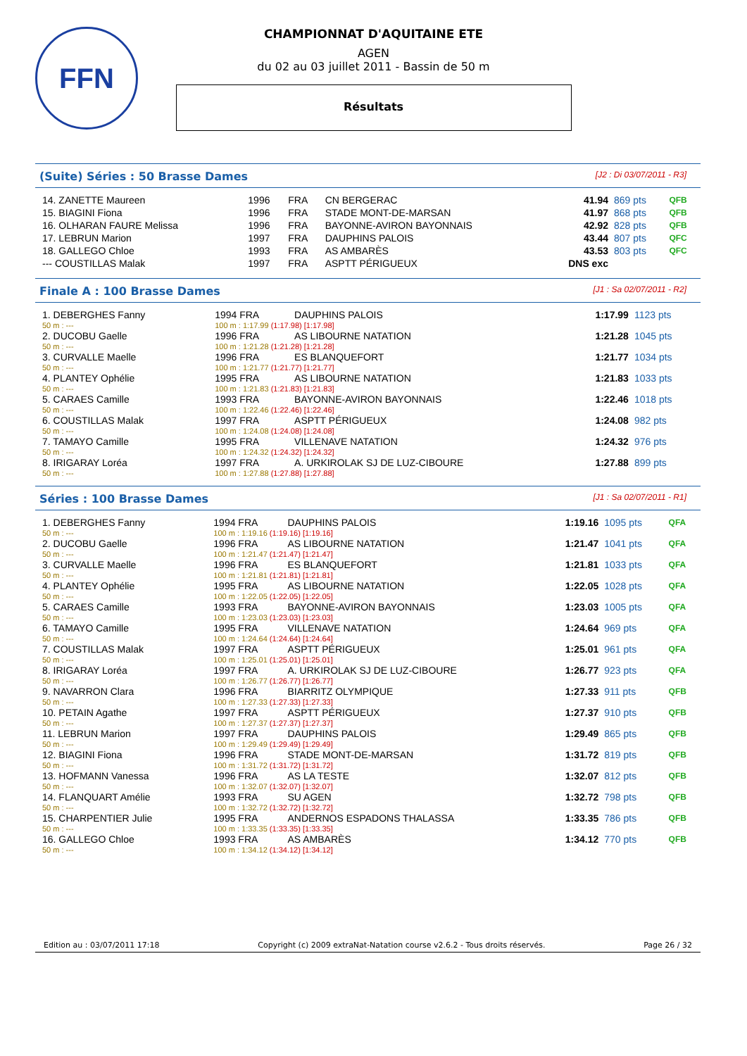FFN
CHAMPIONNAT D'AQUITAINE ETE
AGEN
du 02 au 03 juillet 2011 - Bassin de 50 m
Résultats
(Suite) Séries : 50 Brasse Dames [J2 : Di 03/07/2011 - R3]
| 14. ZANETTE Maureen | 1996 | FRA | CN BERGERAC | 41.94 | 869 pts | QFB |
| 15. BIAGINI Fiona | 1996 | FRA | STADE MONT-DE-MARSAN | 41.97 | 868 pts | QFB |
| 16. OLHARAN FAURE Melissa | 1996 | FRA | BAYONNE-AVIRON BAYONNAIS | 42.92 | 828 pts | QFB |
| 17. LEBRUN Marion | 1997 | FRA | DAUPHINS PALOIS | 43.44 | 807 pts | QFC |
| 18. GALLEGO Chloe | 1993 | FRA | AS AMBARÈS | 43.53 | 803 pts | QFC |
| --- COUSTILLAS Malak | 1997 | FRA | ASPTT PÉRIGUEUX | DNS exc | | |
Finale A : 100 Brasse Dames [J1 : Sa 02/07/2011 - R2]
| 1. DEBERGHES Fanny | 1994 FRA | DAUPHINS PALOIS | 1:17.99 | 1123 pts |
| 50 m : --- | 100 m : 1:17.99 (1:17.98) [1:17.98] | | | |
| 2. DUCOBU Gaelle | 1996 FRA | AS LIBOURNE NATATION | 1:21.28 | 1045 pts |
| 50 m : --- | 100 m : 1:21.28 (1:21.28) [1:21.28] | | | |
| 3. CURVALLE Maelle | 1996 FRA | ES BLANQUEFORT | 1:21.77 | 1034 pts |
| 50 m : --- | 100 m : 1:21.77 (1:21.77) [1:21.77] | | | |
| 4. PLANTEY Ophélie | 1995 FRA | AS LIBOURNE NATATION | 1:21.83 | 1033 pts |
| 50 m : --- | 100 m : 1:21.83 (1:21.83) [1:21.83] | | | |
| 5. CARAES Camille | 1993 FRA | BAYONNE-AVIRON BAYONNAIS | 1:22.46 | 1018 pts |
| 50 m : --- | 100 m : 1:22.46 (1:22.46) [1:22.46] | | | |
| 6. COUSTILLAS Malak | 1997 FRA | ASPTT PÉRIGUEUX | 1:24.08 | 982 pts |
| 50 m : --- | 100 m : 1:24.08 (1:24.08) [1:24.08] | | | |
| 7. TAMAYO Camille | 1995 FRA | VILLENAVE NATATION | 1:24.32 | 976 pts |
| 50 m : --- | 100 m : 1:24.32 (1:24.32) [1:24.32] | | | |
| 8. IRIGARAY Loréa | 1997 FRA | A. URKIROLAK SJ DE LUZ-CIBOURE | 1:27.88 | 899 pts |
| 50 m : --- | 100 m : 1:27.88 (1:27.88) [1:27.88] | | | |
Séries : 100 Brasse Dames [J1 : Sa 02/07/2011 - R1]
| 1. DEBERGHES Fanny | 1994 FRA | DAUPHINS PALOIS | 1:19.16 | 1095 pts | QFA |
| 50 m : --- | 100 m : 1:19.16 (1:19.16) [1:19.16] | | | | |
| 2. DUCOBU Gaelle | 1996 FRA | AS LIBOURNE NATATION | 1:21.47 | 1041 pts | QFA |
| 50 m : --- | 100 m : 1:21.47 (1:21.47) [1:21.47] | | | | |
| 3. CURVALLE Maelle | 1996 FRA | ES BLANQUEFORT | 1:21.81 | 1033 pts | QFA |
| 50 m : --- | 100 m : 1:21.81 (1:21.81) [1:21.81] | | | | |
| 4. PLANTEY Ophélie | 1995 FRA | AS LIBOURNE NATATION | 1:22.05 | 1028 pts | QFA |
| 50 m : --- | 100 m : 1:22.05 (1:22.05) [1:22.05] | | | | |
| 5. CARAES Camille | 1993 FRA | BAYONNE-AVIRON BAYONNAIS | 1:23.03 | 1005 pts | QFA |
| 50 m : --- | 100 m : 1:23.03 (1:23.03) [1:23.03] | | | | |
| 6. TAMAYO Camille | 1995 FRA | VILLENAVE NATATION | 1:24.64 | 969 pts | QFA |
| 50 m : --- | 100 m : 1:24.64 (1:24.64) [1:24.64] | | | | |
| 7. COUSTILLAS Malak | 1997 FRA | ASPTT PÉRIGUEUX | 1:25.01 | 961 pts | QFA |
| 50 m : --- | 100 m : 1:25.01 (1:25.01) [1:25.01] | | | | |
| 8. IRIGARAY Loréa | 1997 FRA | A. URKIROLAK SJ DE LUZ-CIBOURE | 1:26.77 | 923 pts | QFA |
| 50 m : --- | 100 m : 1:26.77 (1:26.77) [1:26.77] | | | | |
| 9. NAVARRON Clara | 1996 FRA | BIARRITZ OLYMPIQUE | 1:27.33 | 911 pts | QFB |
| 50 m : --- | 100 m : 1:27.33 (1:27.33) [1:27.33] | | | | |
| 10. PETAIN Agathe | 1997 FRA | ASPTT PÉRIGUEUX | 1:27.37 | 910 pts | QFB |
| 50 m : --- | 100 m : 1:27.37 (1:27.37) [1:27.37] | | | | |
| 11. LEBRUN Marion | 1997 FRA | DAUPHINS PALOIS | 1:29.49 | 865 pts | QFB |
| 50 m : --- | 100 m : 1:29.49 (1:29.49) [1:29.49] | | | | |
| 12. BIAGINI Fiona | 1996 FRA | STADE MONT-DE-MARSAN | 1:31.72 | 819 pts | QFB |
| 50 m : --- | 100 m : 1:31.72 (1:31.72) [1:31.72] | | | | |
| 13. HOFMANN Vanessa | 1996 FRA | AS LA TESTE | 1:32.07 | 812 pts | QFB |
| 50 m : --- | 100 m : 1:32.07 (1:32.07) [1:32.07] | | | | |
| 14. FLANQUART Amélie | 1993 FRA | SU AGEN | 1:32.72 | 798 pts | QFB |
| 50 m : --- | 100 m : 1:32.72 (1:32.72) [1:32.72] | | | | |
| 15. CHARPENTIER Julie | 1995 FRA | ANDERNOS ESPADONS THALASSA | 1:33.35 | 786 pts | QFB |
| 50 m : --- | 100 m : 1:33.35 (1:33.35) [1:33.35] | | | | |
| 16. GALLEGO Chloe | 1993 FRA | AS AMBARÈS | 1:34.12 | 770 pts | QFB |
| 50 m : --- | 100 m : 1:34.12 (1:34.12) [1:34.12] | | | | |
Edition au : 03/07/2011 17:18 Copyright (c) 2009 extraNat-Natation course v2.6.2 - Tous droits réservés. Page 26 / 32